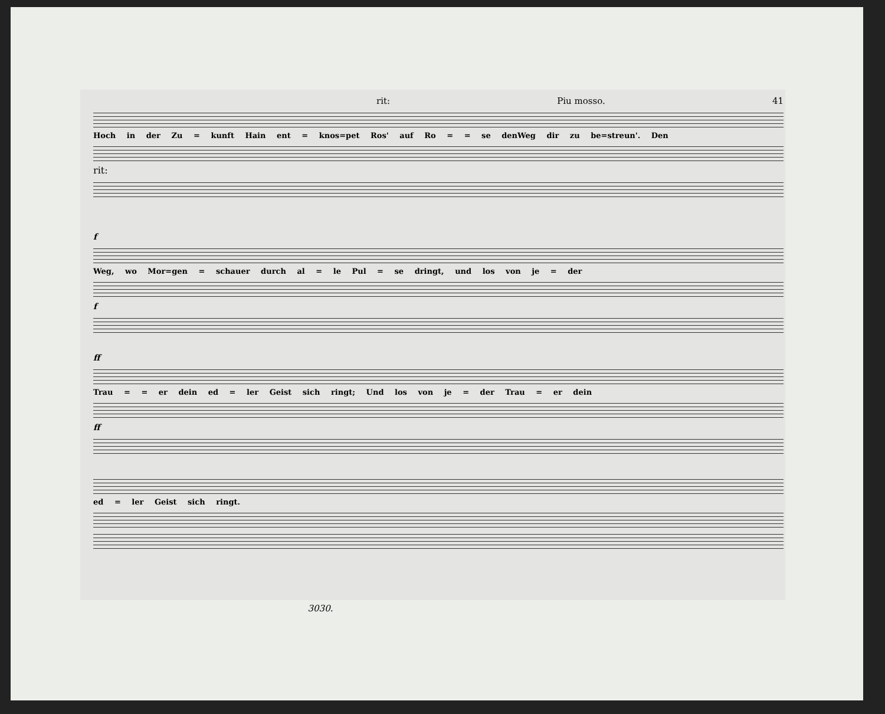rit: Piu mosso. 41
Hoch in der Zu = kunft Hain ent = knos=pet Ros' auf Ro = = se denWeg dir zu be=streun'. Den
rit:
f
Weg, wo Mor=gen = schauer durch al = le Pul = se dringt, und los von je = der
f
ff
Trau = = er dein ed = ler Geist sich ringt; Und los von je = der Trau = er dein
ff
ed = ler Geist sich ringt.
3030.